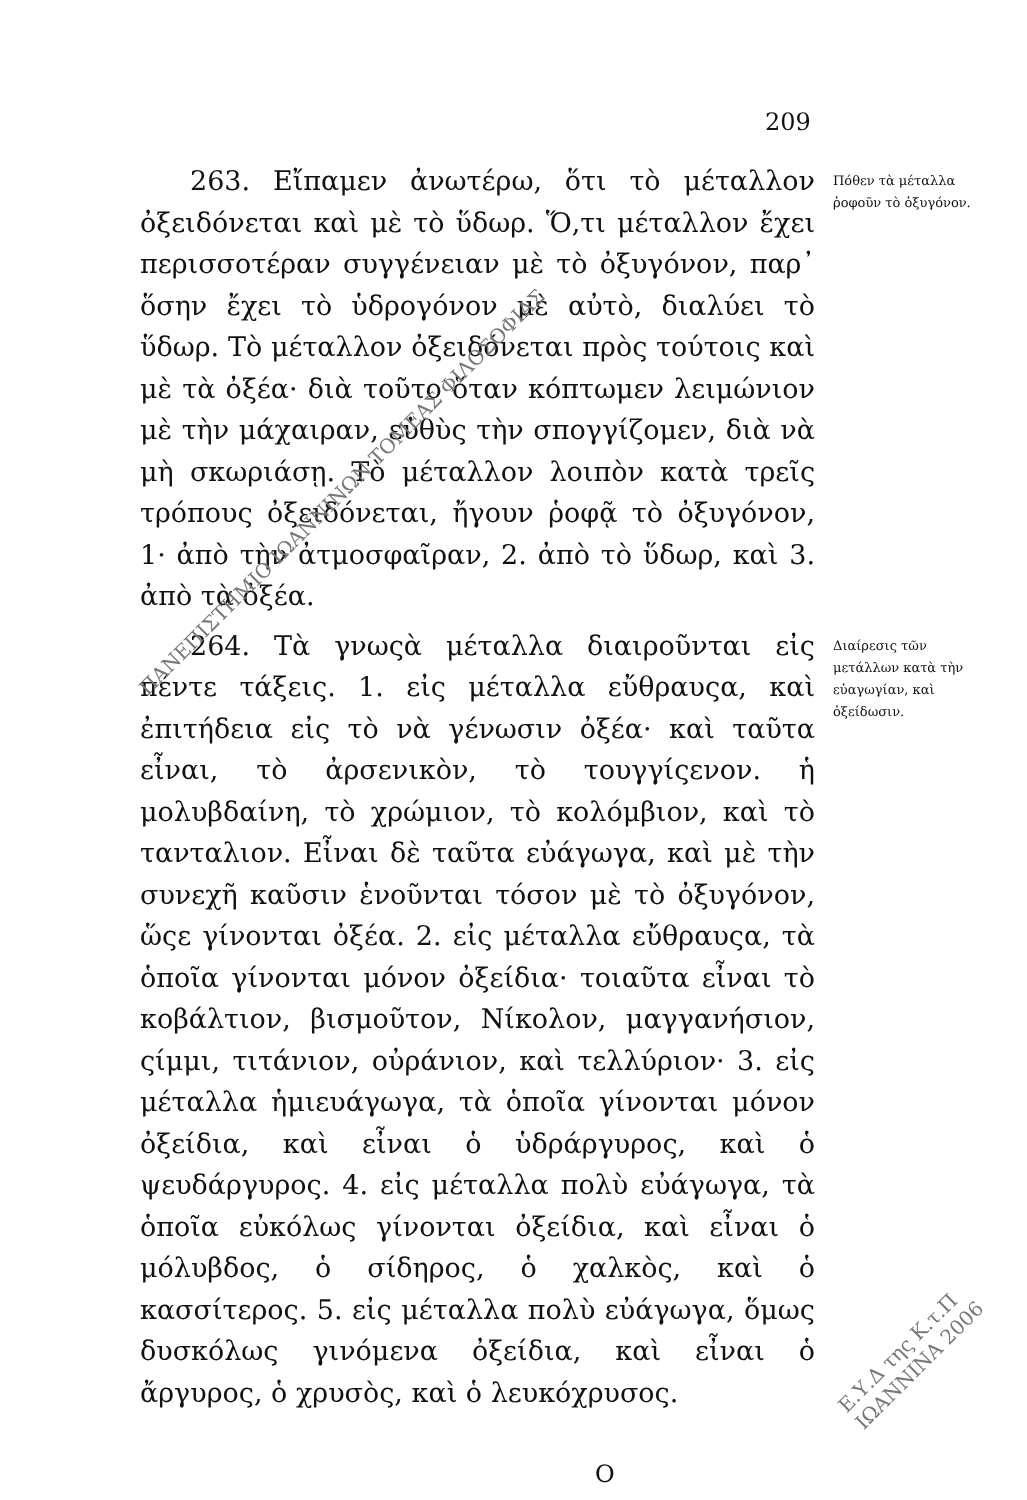209
263. Εἴπαμεν ἀνωτέρω, ὅτι τὸ μέταλλον ὀξειδόνεται καὶ μὲ τὸ ὕδωρ. Ὅ,τι μέταλλον ἔχει περισσοτέραν συγγένειαν μὲ τὸ ὀξυγόνον, παρ᾽ ὅσην ἔχει τὸ ὑδρογόνον μὲ αὐτὸ, διαλύει τὸ ὕδωρ. Τὸ μέταλλον ὀξειδόνεται πρὸς τούτοις καὶ μὲ τὰ ὀξέα· διὰ τοῦτο ὅταν κόπτωμεν λειμώνιον μὲ τὴν μάχαιραν, εὐθὺς τὴν σπογγίζομεν, διὰ νὰ μὴ σκωριάσῃ. Τὸ μέταλλον λοιπὸν κατὰ τρεῖς τρόπους ὀξειδόνεται, ἤγουν ῥοφᾷ τὸ ὀξυγόνον, 1· ἀπὸ τὴν ἀτμοσφαῖραν, 2. ἀπὸ τὸ ὕδωρ, καὶ 3. ἀπὸ τὰ ὀξέα.
Πόθεν τὰ μέταλλα ῥοφοῦν τὸ ὀξυγόνον.
264. Τὰ γνωςὰ μέταλλα διαιροῦνται εἰς πέντε τάξεις. 1. εἰς μέταλλα εὔθραυςα, καὶ ἐπιτήδεια εἰς τὸ νὰ γένωσιν ὀξέα· καὶ ταῦτα εἶναι, τὸ ἀρσενικὸν, τὸ τουγγίςενον. ἡ μολυβδαίνη, τὸ χρώμιον, τὸ κολόμβιον, καὶ τὸ τανταλιον. Εἶναι δὲ ταῦτα εὐάγωγα, καὶ μὲ τὴν συνεχῆ καῦσιν ἑνοῦνται τόσον μὲ τὸ ὀξυγόνον, ὥςε γίνονται ὀξέα. 2. εἰς μέταλλα εὔθραυςα, τὰ ὁποῖα γίνονται μόνον ὀξείδια· τοιαῦτα εἶναι τὸ κοβάλτιον, βισμοῦτον, Νίκολον, μαγγανήσιον, ςίμμι, τιτάνιον, οὐράνιον, καὶ τελλύριον· 3. εἰς μέταλλα ἡμιευάγωγα, τὰ ὁποῖα γίνονται μόνον ὀξείδια, καὶ εἶναι ὁ ὑδράργυρος, καὶ ὁ ψευδάργυρος. 4. εἰς μέταλλα πολὺ εὐάγωγα, τὰ ὁποῖα εὐκόλως γίνονται ὀξείδια, καὶ εἶναι ὁ μόλυβδος, ὁ σίδηρος, ὁ χαλκὸς, καὶ ὁ κασσίτερος. 5. εἰς μέταλλα πολὺ εὐάγωγα, ὅμως δυσκόλως γινόμενα ὀξείδια, καὶ εἶναι ὁ ἄργυρος, ὁ χρυσὸς, καὶ ὁ λευκόχρυσος.
Διαίρεσις τῶν μετάλλων κατὰ τὴν εὐαγωγίαν, καὶ ὀξείδωσιν.
ΠΑΝΕΠΙΣΤΗΜΙΟ ΙΩΑΝΝΙΝΩΝ ΤΟΜΕΑΣ ΦΙΛΟΣΟΦΙΑΣ
Ε.Υ.Δ της Κ.τ.Π ΙΩΑΝΝΙΝΑ 2006
O